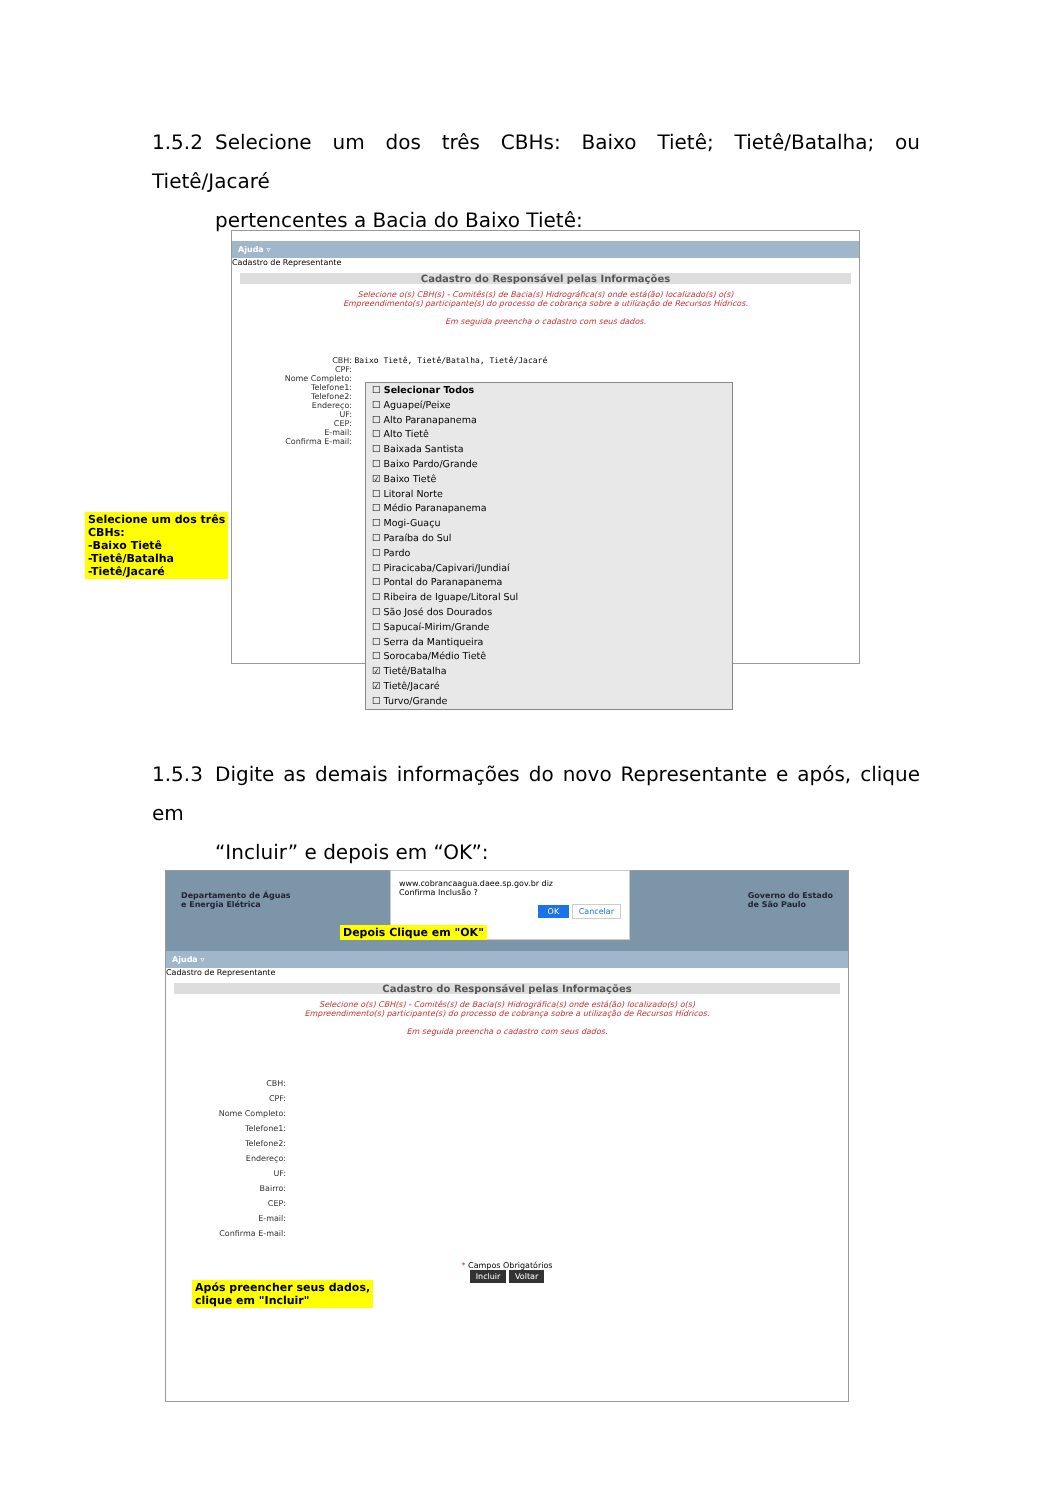1.5.2 Selecione um dos três CBHs: Baixo Tietê; Tietê/Batalha; ou Tietê/Jacaré
pertencentes a Bacia do Baixo Tietê:
Ajuda ▿
Cadastro de Representante
Cadastro do Responsável pelas Informações
Selecione o(s) CBH(s) - Comitês(s) de Bacia(s) Hidrográfica(s) onde está(ão) localizado(s) o(s)
Empreendimento(s) participante(s) do processo de cobrança sobre a utilização de Recursos Hídricos.
Em seguida preencha o cadastro com seus dados.
CBH: Baixo Tietê, Tietê/Batalha, Tietê/Jacaré
CPF:
Nome Completo:
Telefone1:
Telefone2:
Endereço:
UF:
CEP:
E-mail:
Confirma E-mail:
☐ Selecionar Todos
☐ Aguapeí/Peixe
☐ Alto Paranapanema
☐ Alto Tietê
☐ Baixada Santista
☐ Baixo Pardo/Grande
☑ Baixo Tietê
☐ Litoral Norte
☐ Médio Paranapanema
☐ Mogi-Guaçu
☐ Paraíba do Sul
☐ Pardo
☐ Piracicaba/Capivari/Jundiaí
☐ Pontal do Paranapanema
☐ Ribeira de Iguape/Litoral Sul
☐ São José dos Dourados
☐ Sapucaí-Mirim/Grande
☐ Serra da Mantiqueira
☐ Sorocaba/Médio Tietê
☑ Tietê/Batalha
☑ Tietê/Jacaré
☐ Turvo/Grande
Selecione um dos três
CBHs:
-Baixo Tietê
-Tietê/Batalha
-Tietê/Jacaré
1.5.3 Digite as demais informações do novo Representante e após, clique em
“Incluir” e depois em “OK”:
Departamento de Águas
e Energia Elétrica Governo do Estado
de São Paulo
Ajuda ▿
Cadastro de Representante
Cadastro do Responsável pelas Informações
Selecione o(s) CBH(s) - Comitês(s) de Bacia(s) Hidrográfica(s) onde está(ão) localizado(s) o(s)
Empreendimento(s) participante(s) do processo de cobrança sobre a utilização de Recursos Hídricos.
Em seguida preencha o cadastro com seus dados.
CBH:
CPF:
Nome Completo:
Telefone1:
Telefone2:
Endereço:
UF:
Bairro:
CEP:
E-mail:
Confirma E-mail:
* Campos Obrigatórios
Incluir Voltar
www.cobrancaagua.daee.sp.gov.br diz
Confirma Inclusão ?
OK Cancelar
Depois Clique em "OK"
Após preencher seus dados,
clique em "Incluir"